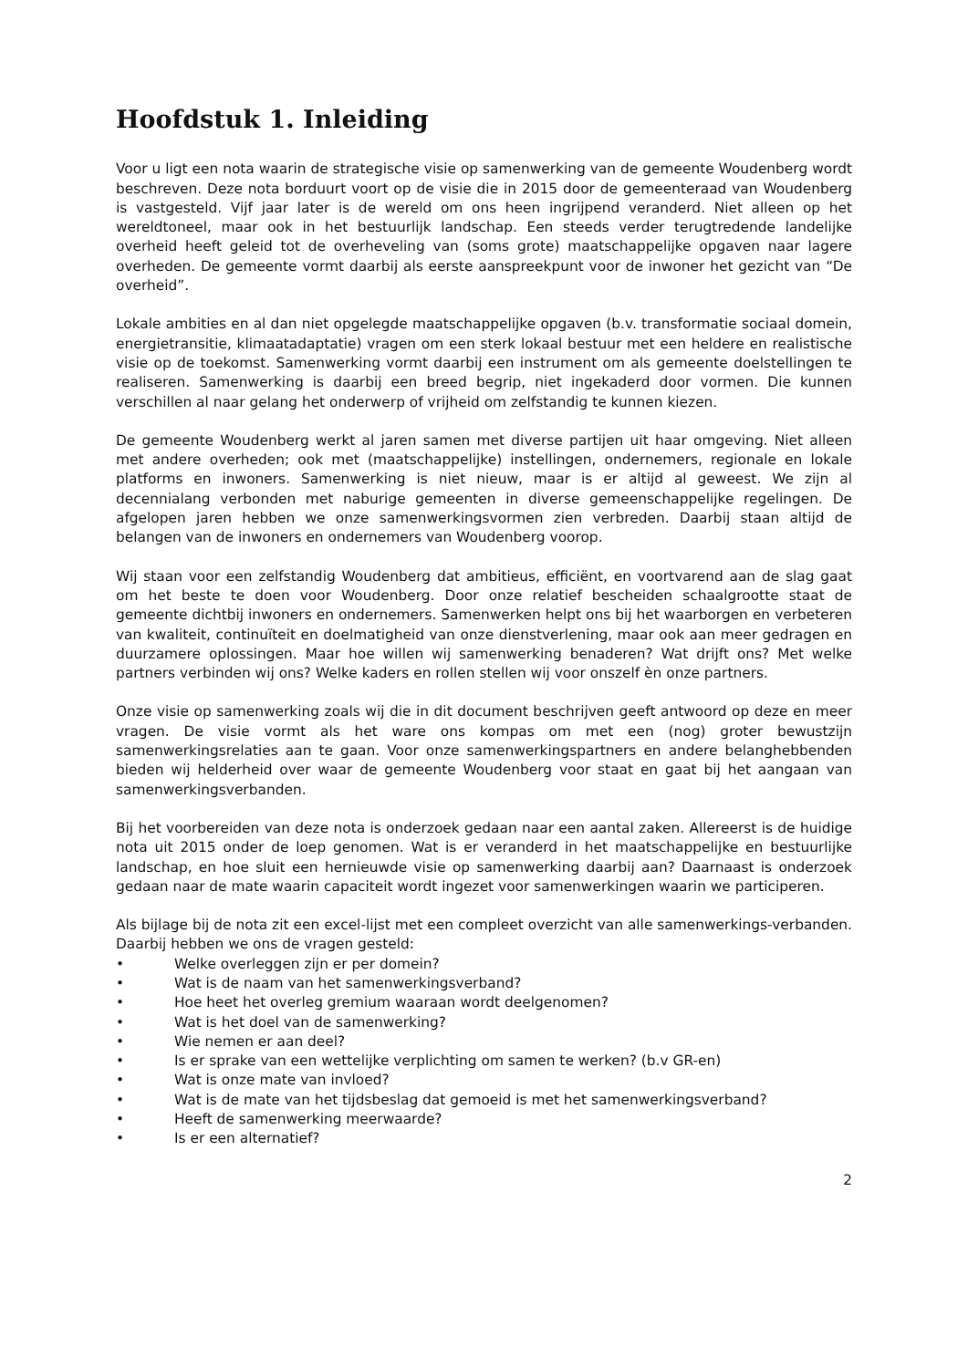Hoofdstuk 1. Inleiding
Voor u ligt een nota waarin de strategische visie op samenwerking van de gemeente Woudenberg wordt beschreven. Deze nota borduurt voort op de visie die in 2015 door de gemeenteraad van Woudenberg is vastgesteld. Vijf jaar later is de wereld om ons heen ingrijpend veranderd. Niet alleen op het wereldtoneel, maar ook in het bestuurlijk landschap. Een steeds verder terugtredende landelijke overheid heeft geleid tot de overheveling van (soms grote) maatschappelijke opgaven naar lagere overheden. De gemeente vormt daarbij als eerste aanspreekpunt voor de inwoner het gezicht van “De overheid”.
Lokale ambities en al dan niet opgelegde maatschappelijke opgaven (b.v. transformatie sociaal domein, energietransitie, klimaatadaptatie) vragen om een sterk lokaal bestuur met een heldere en realistische visie op de toekomst. Samenwerking vormt daarbij een instrument om als gemeente doelstellingen te realiseren. Samenwerking is daarbij een breed begrip, niet ingekaderd door vormen. Die kunnen verschillen al naar gelang het onderwerp of vrijheid om zelfstandig te kunnen kiezen.
De gemeente Woudenberg werkt al jaren samen met diverse partijen uit haar omgeving. Niet alleen met andere overheden; ook met (maatschappelijke) instellingen, ondernemers, regionale en lokale platforms en inwoners. Samenwerking is niet nieuw, maar is er altijd al geweest. We zijn al decennialang verbonden met naburige gemeenten in diverse gemeenschappelijke regelingen. De afgelopen jaren hebben we onze samenwerkingsvormen zien verbreden. Daarbij staan altijd de belangen van de inwoners en ondernemers van Woudenberg voorop.
Wij staan voor een zelfstandig Woudenberg dat ambitieus, efficiënt, en voortvarend aan de slag gaat om het beste te doen voor Woudenberg. Door onze relatief bescheiden schaalgrootte staat de gemeente dichtbij inwoners en ondernemers. Samenwerken helpt ons bij het waarborgen en verbeteren van kwaliteit, continuïteit en doelmatigheid van onze dienstverlening, maar ook aan meer gedragen en duurzamere oplossingen. Maar hoe willen wij samenwerking benaderen? Wat drijft ons? Met welke partners verbinden wij ons? Welke kaders en rollen stellen wij voor onszelf èn onze partners.
Onze visie op samenwerking zoals wij die in dit document beschrijven geeft antwoord op deze en meer vragen. De visie vormt als het ware ons kompas om met een (nog) groter bewustzijn samenwerkingsrelaties aan te gaan. Voor onze samenwerkingspartners en andere belanghebbenden bieden wij helderheid over waar de gemeente Woudenberg voor staat en gaat bij het aangaan van samenwerkingsverbanden.
Bij het voorbereiden van deze nota is onderzoek gedaan naar een aantal zaken. Allereerst is de huidige nota uit 2015 onder de loep genomen. Wat is er veranderd in het maatschappelijke en bestuurlijke landschap, en hoe sluit een hernieuwde visie op samenwerking daarbij aan? Daarnaast is onderzoek gedaan naar de mate waarin capaciteit wordt ingezet voor samenwerkingen waarin we participeren.
Als bijlage bij de nota zit een excel-lijst met een compleet overzicht van alle samenwerkings-verbanden. Daarbij hebben we ons de vragen gesteld:
• Welke overleggen zijn er per domein?
• Wat is de naam van het samenwerkingsverband?
• Hoe heet het overleg gremium waaraan wordt deelgenomen?
• Wat is het doel van de samenwerking?
• Wie nemen er aan deel?
• Is er sprake van een wettelijke verplichting om samen te werken? (b.v GR-en)
• Wat is onze mate van invloed?
• Wat is de mate van het tijdsbeslag dat gemoeid is met het samenwerkingsverband?
• Heeft de samenwerking meerwaarde?
• Is er een alternatief?
2